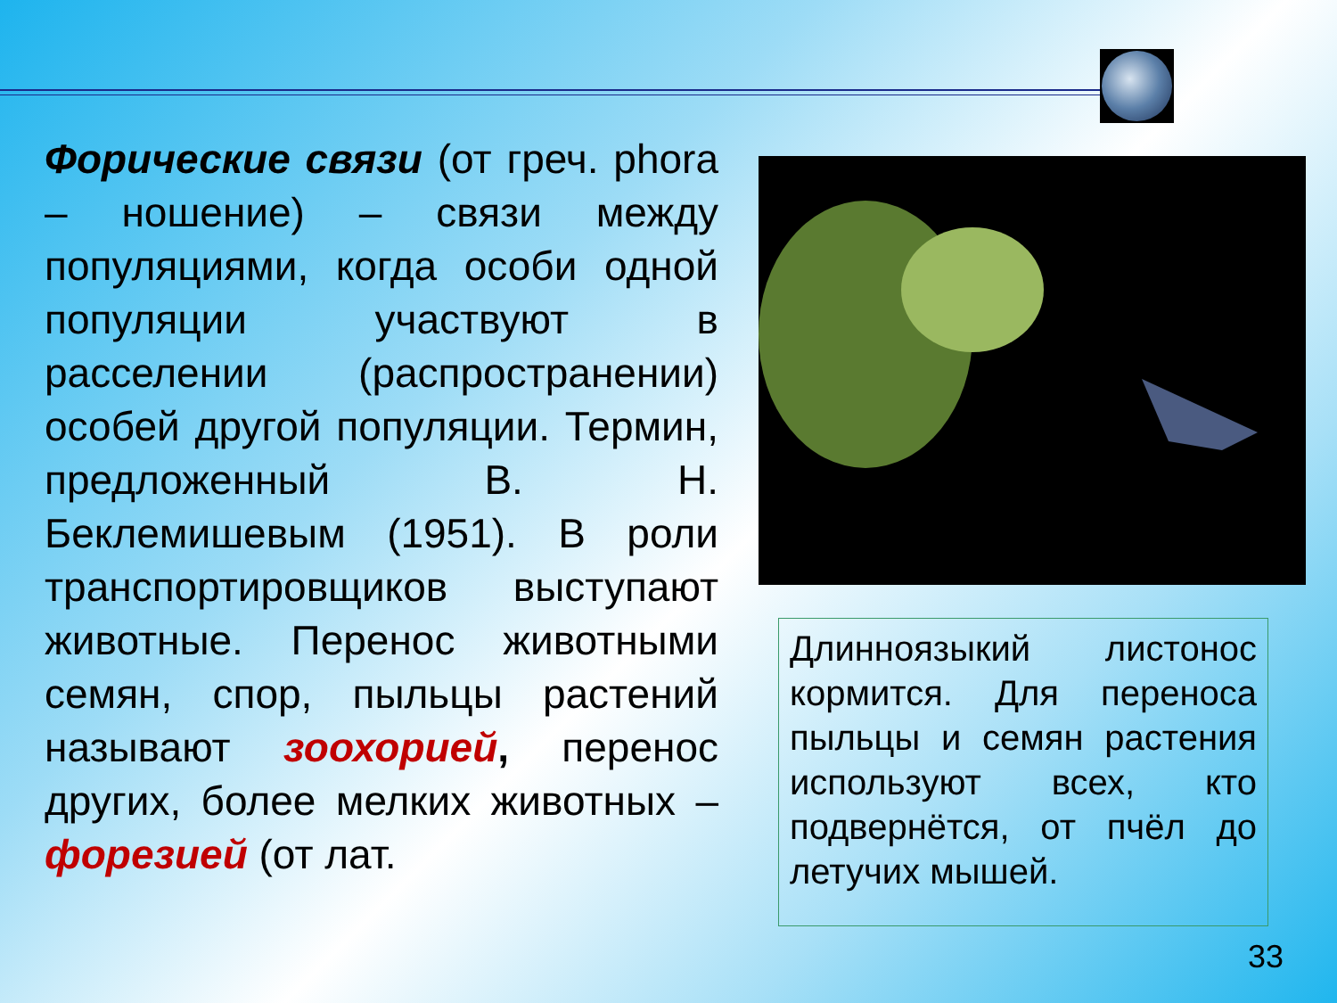Форические связи (от греч. phora – ношение) – связи между популяциями, когда особи одной популяции участвуют в расселении (распространении) особей другой популяции. Термин, предложенный В. Н. Беклемишевым (1951). В роли транспортировщиков выступают животные. Перенос животными семян, спор, пыльцы растений называют зоохорией, перенос других, более мелких животных – форезией (от лат.
Длинноязыкий листонос кормится. Для переноса пыльцы и семян растения используют всех, кто подвернётся, от пчёл до летучих мышей.
33